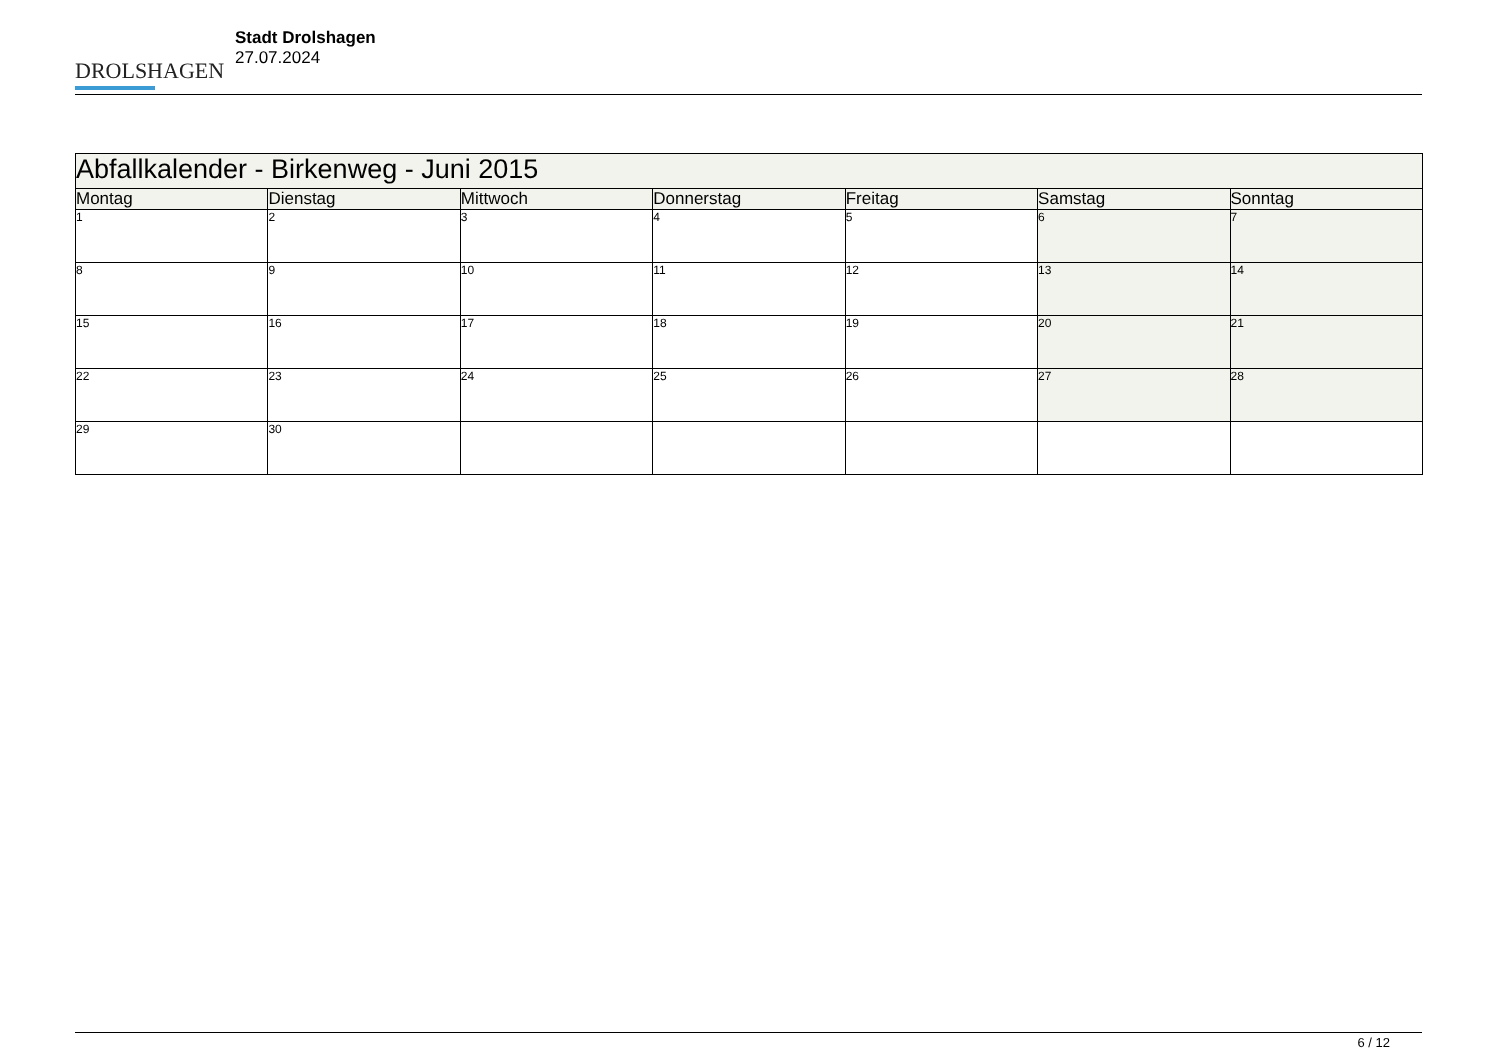DROLSHAGEN
Stadt Drolshagen
27.07.2024
| Abfallkalender - Birkenweg - Juni 2015 | | | | | | |
| --- | --- | --- | --- | --- | --- | --- |
| Montag | Dienstag | Mittwoch | Donnerstag | Freitag | Samstag | Sonntag |
| 1 | 2 | 3 | 4 | 5 | 6 | 7 |
| 8 | 9 | 10 | 11 | 12 | 13 | 14 |
| 15 | 16 | 17 | 18 | 19 | 20 | 21 |
| 22 | 23 | 24 | 25 | 26 | 27 | 28 |
| 29 | 30 | | | | | |
6 / 12